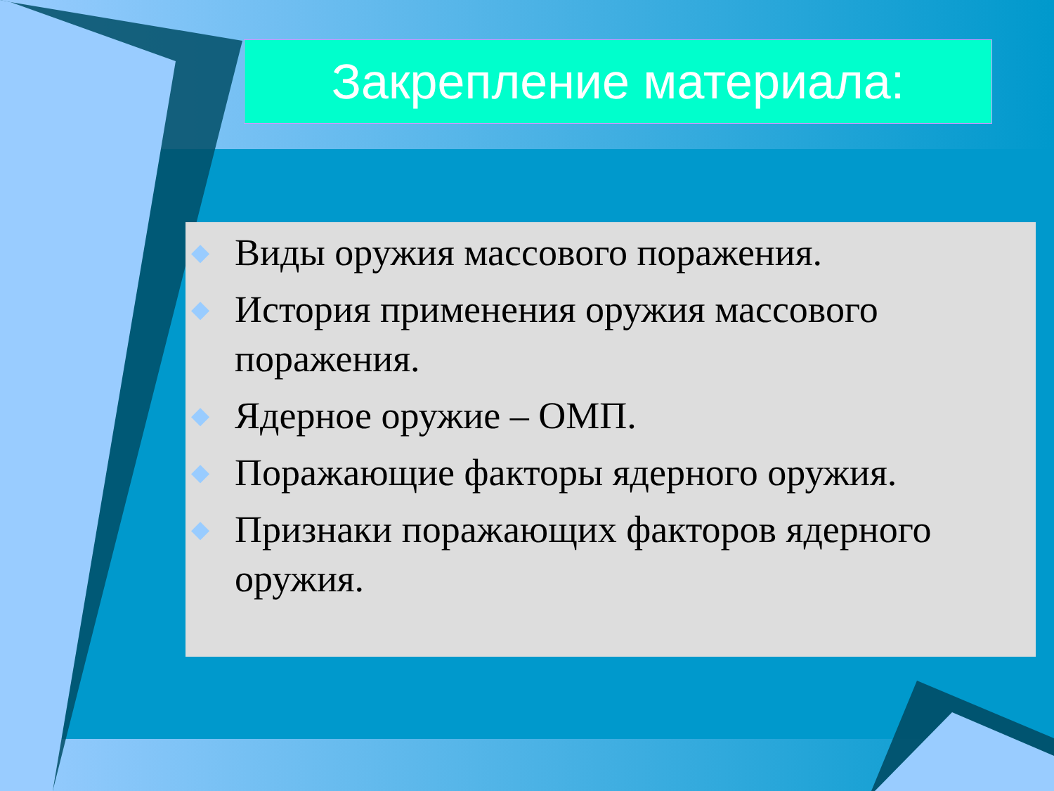Закрепление материала:
◆ Виды оружия массового поражения.
◆ История применения оружия массового поражения.
◆ Ядерное оружие – ОМП.
◆ Поражающие факторы ядерного оружия.
◆ Признаки поражающих факторов ядерного оружия.